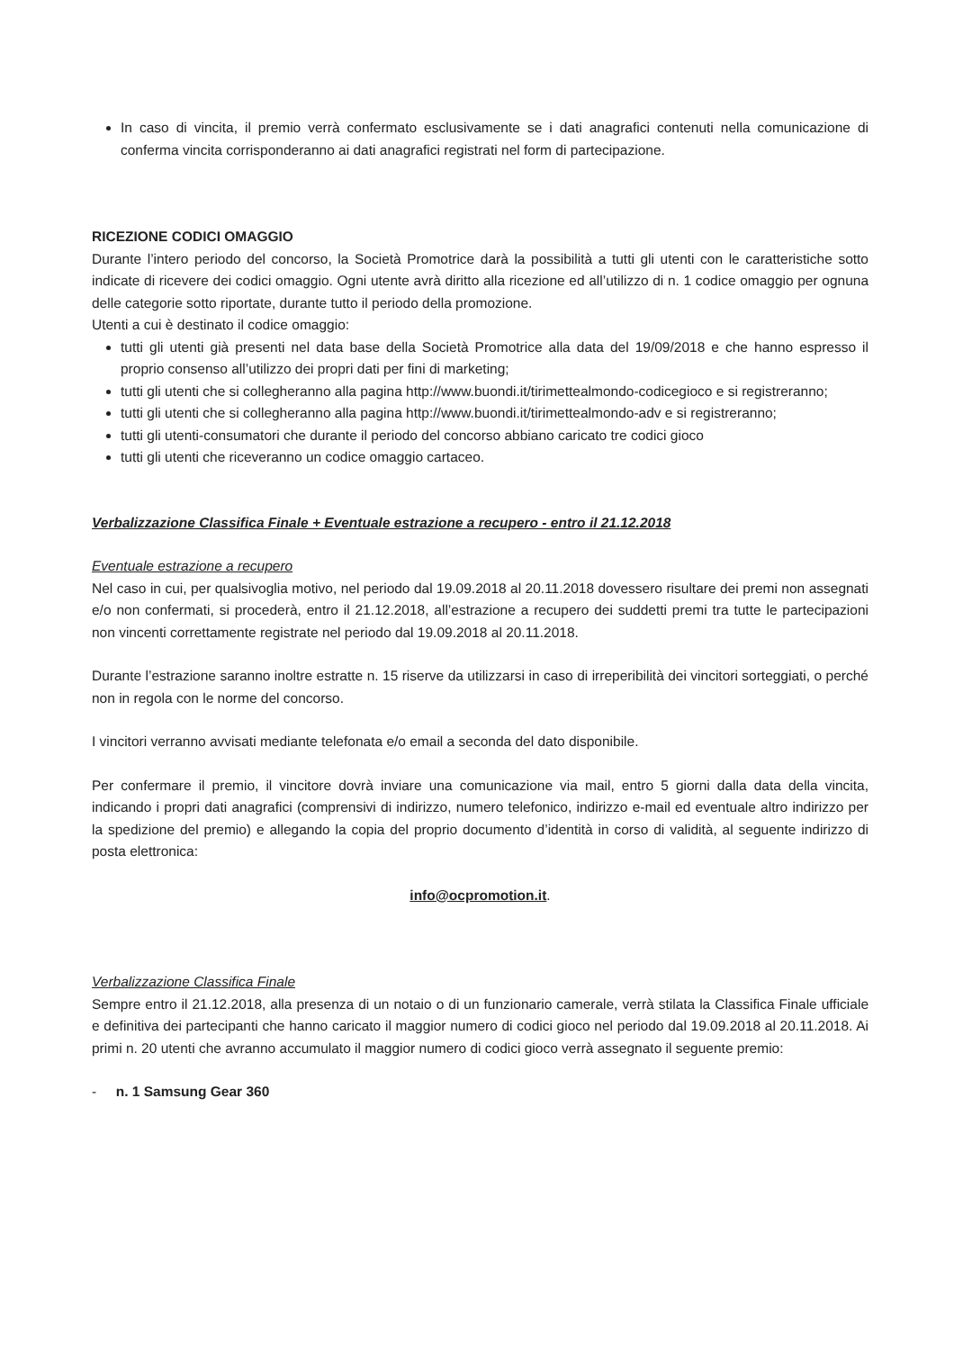In caso di vincita, il premio verrà confermato esclusivamente se i dati anagrafici contenuti nella comunicazione di conferma vincita corrisponderanno ai dati anagrafici registrati nel form di partecipazione.
RICEZIONE CODICI OMAGGIO
Durante l’intero periodo del concorso, la Società Promotrice darà la possibilità a tutti gli utenti con le caratteristiche sotto indicate di ricevere dei codici omaggio. Ogni utente avrà diritto alla ricezione ed all’utilizzo di n. 1 codice omaggio per ognuna delle categorie sotto riportate, durante tutto il periodo della promozione.
Utenti a cui è destinato il codice omaggio:
tutti gli utenti già presenti nel data base della Società Promotrice alla data del 19/09/2018 e che hanno espresso il proprio consenso all’utilizzo dei propri dati per fini di marketing;
tutti gli utenti che si collegheranno alla pagina http://www.buondi.it/tirimettealmondo-codicegioco e si registreranno;
tutti gli utenti che si collegheranno alla pagina http://www.buondi.it/tirimettealmondo-adv e si registreranno;
tutti gli utenti-consumatori che durante il periodo del concorso abbiano caricato tre codici gioco
tutti gli utenti che riceveranno un codice omaggio cartaceo.
Verbalizzazione Classifica Finale + Eventuale estrazione a recupero - entro il 21.12.2018
Eventuale estrazione a recupero
Nel caso in cui, per qualsivoglia motivo, nel periodo dal 19.09.2018 al 20.11.2018 dovessero risultare dei premi non assegnati e/o non confermati, si procederà, entro il 21.12.2018, all’estrazione a recupero dei suddetti premi tra tutte le partecipazioni non vincenti correttamente registrate nel periodo dal 19.09.2018 al 20.11.2018.
Durante l’estrazione saranno inoltre estratte n. 15 riserve da utilizzarsi in caso di irreperibilità dei vincitori sorteggiati, o perché non in regola con le norme del concorso.
I vincitori verranno avvisati mediante telefonata e/o email a seconda del dato disponibile.
Per confermare il premio, il vincitore dovrà inviare una comunicazione via mail, entro 5 giorni dalla data della vincita, indicando i propri dati anagrafici (comprensivi di indirizzo, numero telefonico, indirizzo e-mail ed eventuale altro indirizzo per la spedizione del premio) e allegando la copia del proprio documento d’identità in corso di validità, al seguente indirizzo di posta elettronica:
info@ocpromotion.it.
Verbalizzazione Classifica Finale
Sempre entro il 21.12.2018, alla presenza di un notaio o di un funzionario camerale, verrà stilata la Classifica Finale ufficiale e definitiva dei partecipanti che hanno caricato il maggior numero di codici gioco nel periodo dal 19.09.2018 al 20.11.2018. Ai primi n. 20 utenti che avranno accumulato il maggior numero di codici gioco verrà assegnato il seguente premio:
- n. 1 Samsung Gear 360